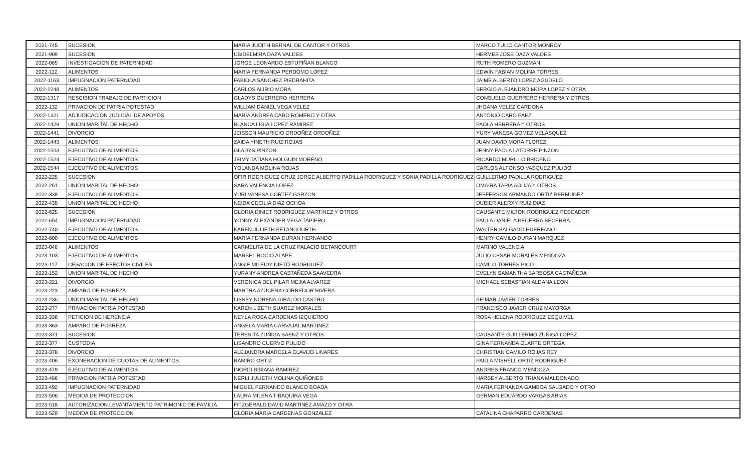| 2021-745 | SUCESION | MARIA JUDITH BERNAL DE CANTOR Y OTROS | MARCO TULIO CANTOR MONROY |
| 2021-909 | SUCESION | UBIDELMIRA DAZA VALDES | HERMES JOSE DAZA VALDES |
| 2022-065 | INVESTIGACION DE PATERNIDAD | JORGE LEONARDO ESTUPIÑAN BLANCO | RUTH ROMERO GUZMAN |
| 2022-112 | ALIMENTOS | MARIA FERNANDA PERDOMO LOPEZ | EDWIN FABIAN MOLINA TORRES |
| 2022-1163 | IMPUGNACION PATERNIDAD | FABIOLA SANCHEZ PIEDRAHITA | JAIME ALBERTO LOPEZ AGUDELO |
| 2022-1248 | ALIMENTOS | CARLOS ALIRIO MORA | SERGIO ALEJANDRO MORA LOPEZ Y OTRA |
| 2022-1317 | RESCISION TRABAJO DE PARTICION | GLADYS GUERRERO HERRERA | CONSUELO GUERRERO HERRERA Y OTROS |
| 2022-132 | PRIVACION DE PATRIA POTESTAD | WILLIAM DANIEL VEGA VELEZ | JHOANA VELEZ CARDONA |
| 2022-1321 | ADJUDICACION JUDICIAL DE APOYOS | MARIA ANDREA CARO ROMERO Y OTRA | ANTONIO CARO PAEZ |
| 2022-1429 | UNION MARITAL DE HECHO | BLANCA LIGIA LOPEZ RAMIREZ | PAOLA HERRERA Y OTROS |
| 2022-1441 | DIVORCIO | JEISSON MAURICIO ORDOÑEZ ORDOÑEZ | YURY VANESA GOMEZ VELASQUEZ |
| 2022-1443 | ALIMENTOS | ZAIDA YINETH RUIZ ROJAS | JUAN DAVID MORA FLOREZ |
| 2022-1503 | EJECUTIVO DE ALIMENTOS | GLADYS PINZON | JENNY PAOLA LATORRE PINZON |
| 2022-1524 | EJECUTIVO DE ALIMENTOS | JEIMY TATIANA HOLGUIN MORENO | RICARDO MURILLO BRICEÑO |
| 2022-1544 | EJECUTIVO DE ALIMENTOS | YOLANDA MOLINA ROJAS | CARLOS ALFONSO VASQUEZ PULIDO |
| 2022-225 | SUCESION | OFIR RODRIGUEZ CRUZ JORGE ALBERTO PADILLA RODRIGUEZ Y SONIA PADILLA RODRIGUEZ | GUILLERMO PADILLA RODRIGUEZ |
| 2022-261 | UNION MARITAL DE HECHO | SARA VALENCIA LOPEZ | OMAIRA TAPIA AGUJA Y OTROS |
| 2022-338 | EJECUTIVO DE ALIMENTOS | YURI VANESA CORTEZ GARZON | JEFFERSON ARMANDO ORTIZ BERMUDEZ |
| 2022-438 | UNION MARITAL DE HECHO | NEIDA CECILIA DIAZ OCHOA | DUBIER ALERXY RUIZ DIAZ |
| 2022-625 | SUCESION | GLORIA DINIET RODRIGUEZ MARTINEZ Y OTROS | CAUSANTE MILTON RODRIGUEZ PESCADOR |
| 2022-654 | IMPUGNACION PATERNIDAD | YONNY ALEXANDER VEGA TAPIERO | PAULA DANIELA BECERRA BECERRA |
| 2022-740 | EJECUTIVO DE ALIMENTOS | KAREN JULIETH BETANCOURTH | WALTER SALGADO HUERFANO |
| 2022-800 | EJECUTIVO DE ALIMENTOS | MARIA FERNANDA DURAN HERNANDO | HENRY CAMILO DURAN MARQUEZ |
| 2023-048 | ALIMENTOS | CARMELITA DE LA CRUZ PALACIO BETANCOURT | MARINO VALENCIA |
| 2023-103 | EJECUTIVO DE ALIMENTOS | MARBEL ROCIO ALAPE | JULIO CESAR MORALES MENDOZA |
| 2023-117 | CESACION DE EFECTOS CIVILES | ANGIE MILEIDY NIETO RODRIGUEZ | CAMILO TORRES PICO |
| 2023-152 | UNION MARITAL DE HECHO | YURANY ANDREA CASTAÑEDA SAAVEDRA | EVELYN SAMANTHA BARBOSA CASTAÑEDA |
| 2023-221 | DIVORCIO | VERONICA DEL PILAR MEJIA ALVAREZ | MICHAEL SEBASTIAN ALDANA LEON |
| 2023-223 | AMPARO DE POBREZA | MARTHA AZUCENA CORREDOR RIVERA | |
| 2023-236 | UNION MARITAL DE HECHO | LISNEY NORENA GIRALDO CASTRO | BEIMAR JAVIER TORRES |
| 2023-277 | PRIVACION PATRIA POTESTAD | KAREN LIZETH SUAREZ MORALES | FRANCISCO JAVIER CRUZ MAYORGA |
| 2023-336 | PETICION DE HERENCIA | NEYLA ROSA CARDENAS IZQUIERDO | ROSA HELENA RODRIGUEZ ESQUIVEL |
| 2023-363 | AMPARO DE POBREZA | ANGELA MARIA CARVAJAL MARTINEZ | |
| 2023-371 | SUCESION | TERESITA ZUÑIGA SAENZ Y OTROS | CAUSANTE GUILLERMO ZUÑIGA LOPEZ |
| 2023-377 | CUSTODIA | LISANDRO CUERVO PULIDO | GINA FERNANDA OLARTE ORTEGA |
| 2023-378 | DIVORCIO | ALEJANDRA MARCELA CLAVIJO LINARES | CHRISTIAN CAMILO ROJAS REY |
| 2023-406 | EXONERACION DE CUOTAS DE ALIMENTOS | RAMIRO ORTIZ | PAULA MISHELL ORTIZ RODRIGUEZ |
| 2023-479 | EJECUTIVO DE ALIMENTOS | INGRID BIBIANA RAMIREZ | ANDRES FRANCO MENDOZA |
| 2023-486 | PRIVACION PATRIA POTESTAD | NERLI JULIETH MOLINA QUIÑONES | HARBEY ALBERTO TRIANA MALDONADO |
| 2023-492 | IMPUGNACION PATERNIDAD | MIGUEL FERNANDO BLANCO BOADA | MARIA FERNANDA GAMBOA SALGADO Y OTRO |
| 2023-506 | MEDIDA DE PROTECCION | LAURA MILENA TIBAQUIRA VEGA | GERMAN EDUARDO VARGAS ARIAS |
| 2023-518 | AUTORIZACION LEVANTAMIENTO PATRIMONIO DE FAMILIA | FITZGERALD DAVID MARTINEZ AMAZO Y OTRA | |
| 2023-529 | MEDIDA DE PROTECCION | GLORIA MARIA CARDENAS GONZALEZ | CATALINA CHAPARRO CARDENAS |